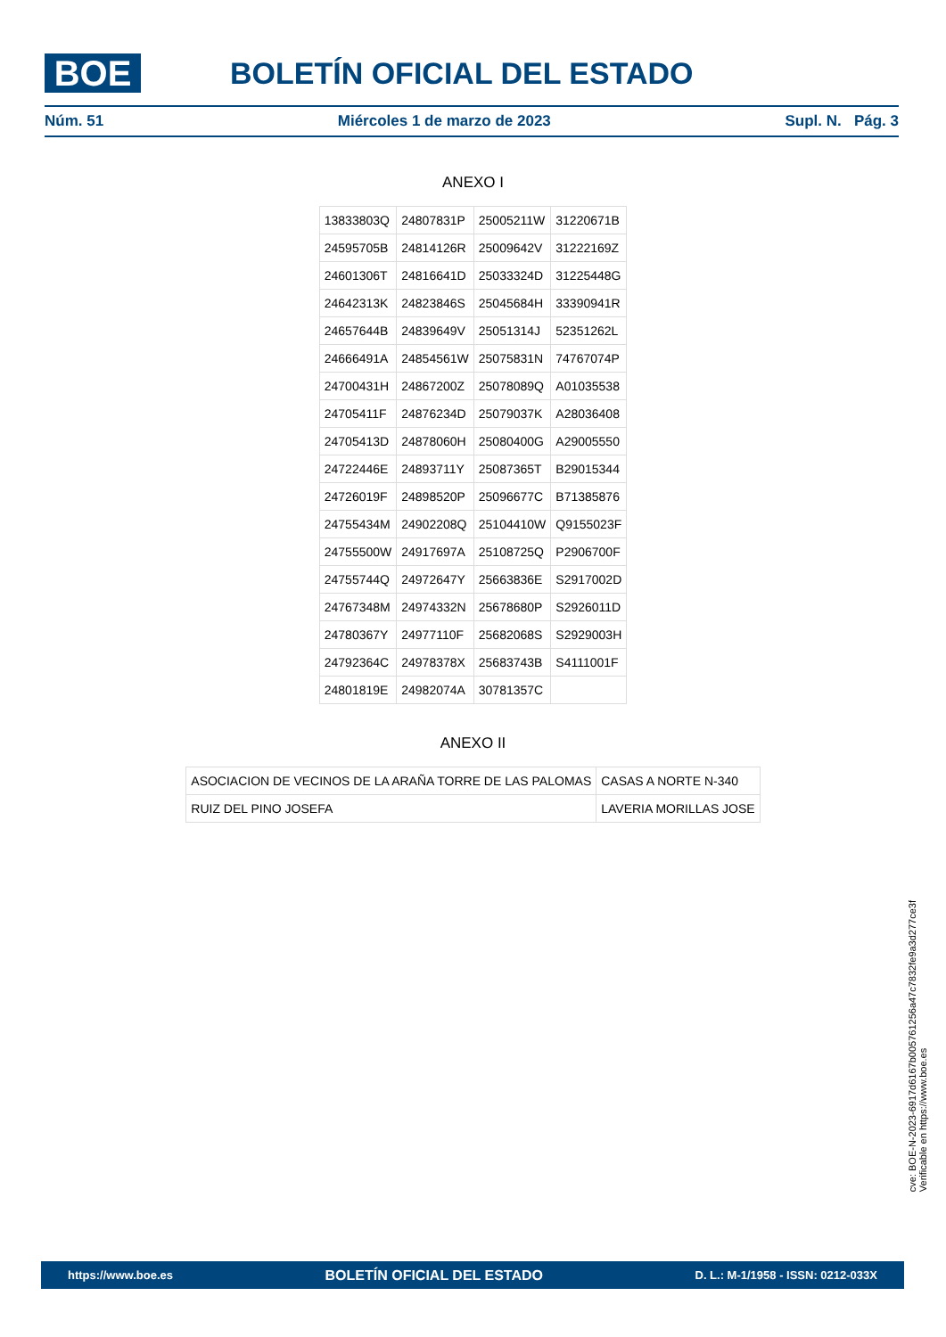BOE BOLETÍN OFICIAL DEL ESTADO
Núm. 51 Miércoles 1 de marzo de 2023 Supl. N. Pág. 3
ANEXO I
| 13833803Q | 24807831P | 25005211W | 31220671B |
| 24595705B | 24814126R | 25009642V | 31222169Z |
| 24601306T | 24816641D | 25033324D | 31225448G |
| 24642313K | 24823846S | 25045684H | 33390941R |
| 24657644B | 24839649V | 25051314J | 52351262L |
| 24666491A | 24854561W | 25075831N | 74767074P |
| 24700431H | 24867200Z | 25078089Q | A01035538 |
| 24705411F | 24876234D | 25079037K | A28036408 |
| 24705413D | 24878060H | 25080400G | A29005550 |
| 24722446E | 24893711Y | 25087365T | B29015344 |
| 24726019F | 24898520P | 25096677C | B71385876 |
| 24755434M | 24902208Q | 25104410W | Q9155023F |
| 24755500W | 24917697A | 25108725Q | P2906700F |
| 24755744Q | 24972647Y | 25663836E | S2917002D |
| 24767348M | 24974332N | 25678680P | S2926011D |
| 24780367Y | 24977110F | 25682068S | S2929003H |
| 24792364C | 24978378X | 25683743B | S4111001F |
| 24801819E | 24982074A | 30781357C | |
ANEXO II
| ASOCIACION DE VECINOS DE LA ARAÑA TORRE DE LAS PALOMAS | CASAS A NORTE N-340 |
| RUIZ DEL PINO JOSEFA | LAVERIA MORILLAS JOSE |
cve: BOE-N-2023-6917d6167b005761256a47c7832fe9a3d277ce3f
Verificable en https://www.boe.es
https://www.boe.es BOLETÍN OFICIAL DEL ESTADO D. L.: M-1/1958 - ISSN: 0212-033X